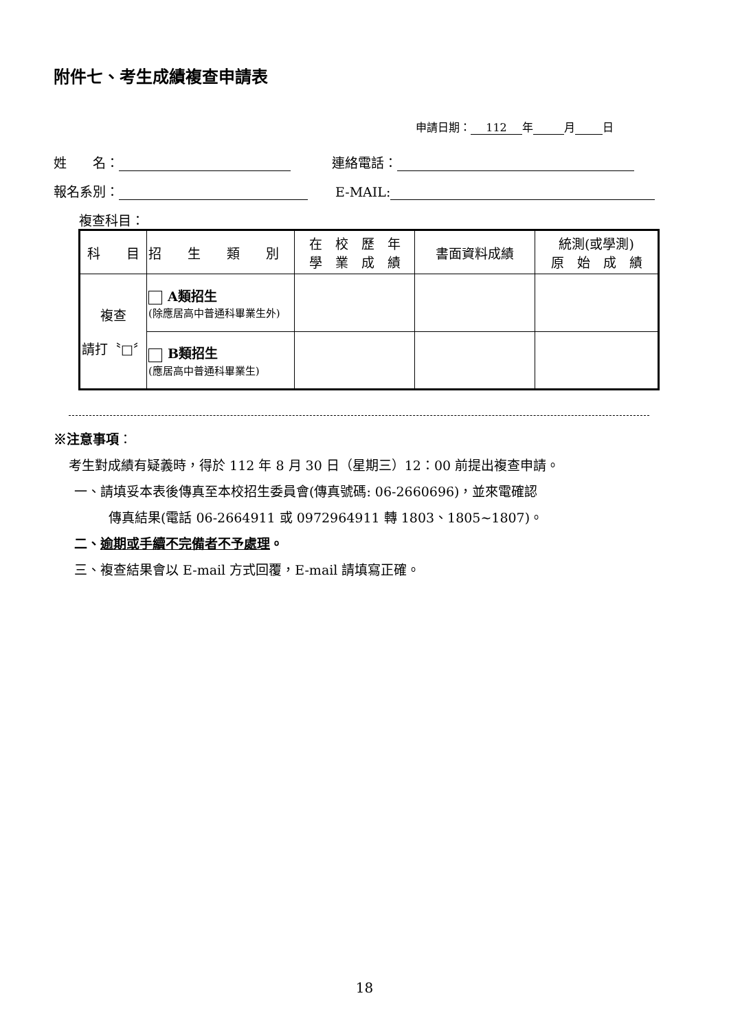附件七、考生成績複查申請表
申請日期： 112 年 月 日
姓　　名： 連絡電話：
報名系別： E-MAIL:
複查科目：
| 科 目 | 招 生 類 別 | 在 校 歷 年 學 業 成 績 | 書面資料成績 | 統測(或學測) 原 始 成 績 |
| --- | --- | --- | --- | --- |
| 複查 請打〝□〞 | A類招生 (除應居高中普通科畢業生外) | | | |
| | B類招生 (應居高中普通科畢業生) | | | |
※注意事項：
考生對成績有疑義時，得於 112 年 8 月 30 日（星期三）12：00 前提出複查申請。
一、請填妥本表後傳真至本校招生委員會(傳真號碼: 06-2660696)，並來電確認
傳真結果(電話 06-2664911 或 0972964911 轉 1803、1805~1807)。
二、逾期或手續不完備者不予處理。
三、複查結果會以 E-mail 方式回覆，E-mail 請填寫正確。
18